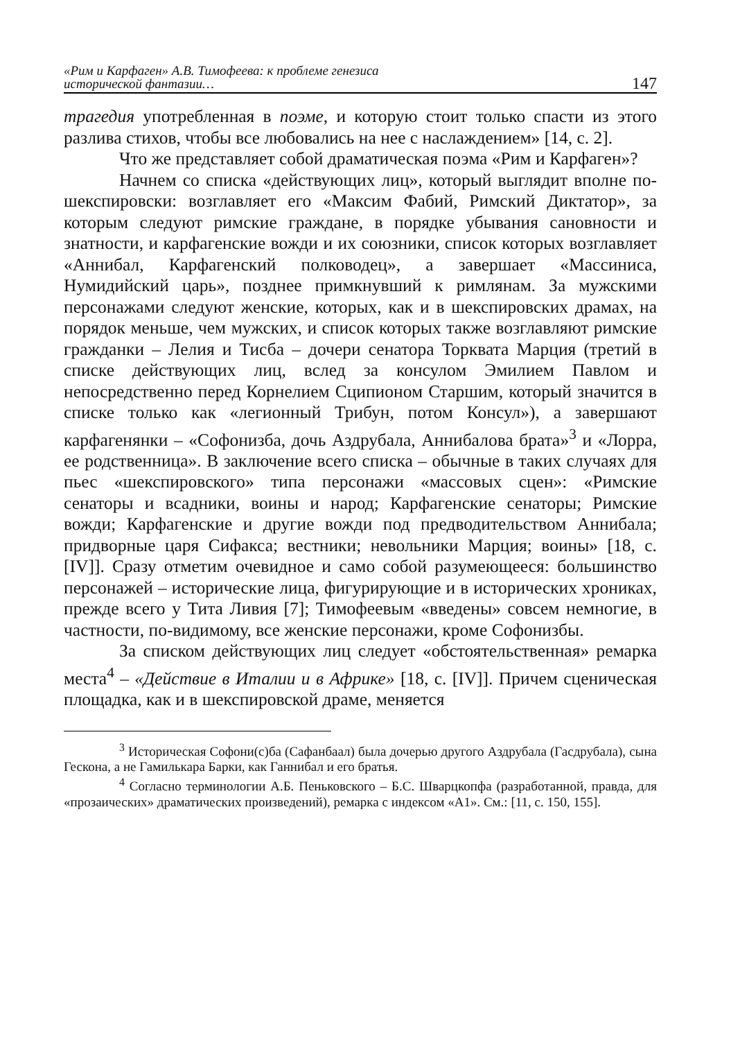«Рим и Карфаген» А.В. Тимофеева: к проблеме генезиса
исторической фантазии…
147
трагедия употребленная в поэме, и которую стоит только спасти из этого разлива стихов, чтобы все любовались на нее с наслаждением» [14, с. 2].
Что же представляет собой драматическая поэма «Рим и Карфаген»?
Начнем со списка «действующих лиц», который выглядит вполне по-шекспировски: возглавляет его «Максим Фабий, Римский Диктатор», за которым следуют римские граждане, в порядке убывания сановности и знатности, и карфагенские вожди и их союзники, список которых возглавляет «Аннибал, Карфагенский полководец», а завершает «Массиниса, Нумидийский царь», позднее примкнувший к римлянам. За мужскими персонажами следуют женские, которых, как и в шекспировских драмах, на порядок меньше, чем мужских, и список которых также возглавляют римские гражданки – Лелия и Тисба – дочери сенатора Торквата Марция (третий в списке действующих лиц, вслед за консулом Эмилием Павлом и непосредственно перед Корнелием Сципионом Старшим, который значится в списке только как «легионный Трибун, потом Консул»), а завершают карфагенянки – «Софонизба, дочь Аздрубала, Аннибалова брата»<sup>3</sup> и «Лорра, ее родственница». В заключение всего списка – обычные в таких случаях для пьес «шекспировского» типа персонажи «массовых сцен»: «Римские сенаторы и всадники, воины и народ; Карфагенские сенаторы; Римские вожди; Карфагенские и другие вожди под предводительством Аннибала; придворные царя Сифакса; вестники; невольники Марция; воины» [18, с. [IV]]. Сразу отметим очевидное и само собой разумеющееся: большинство персонажей – исторические лица, фигурирующие и в исторических хрониках, прежде всего у Тита Ливия [7]; Тимофеевым «введены» совсем немногие, в частности, по-видимому, все женские персонажи, кроме Софонизбы.
За списком действующих лиц следует «обстоятельственная» ремарка места<sup>4</sup> – «Действие в Италии и в Африке» [18, с. [IV]]. Причем сценическая площадка, как и в шекспировской драме, меняется
<sup>3</sup> Историческая Софони(с)ба (Сафанбаал) была дочерью другого Аздрубала (Гасдрубала), сына Гескона, а не Гамилькара Барки, как Ганнибал и его братья.
<sup>4</sup> Согласно терминологии А.Б. Пеньковского – Б.С. Шварцкопфа (разработанной, правда, для «прозаических» драматических произведений), ремарка с индексом «А1». См.: [11, с. 150, 155].